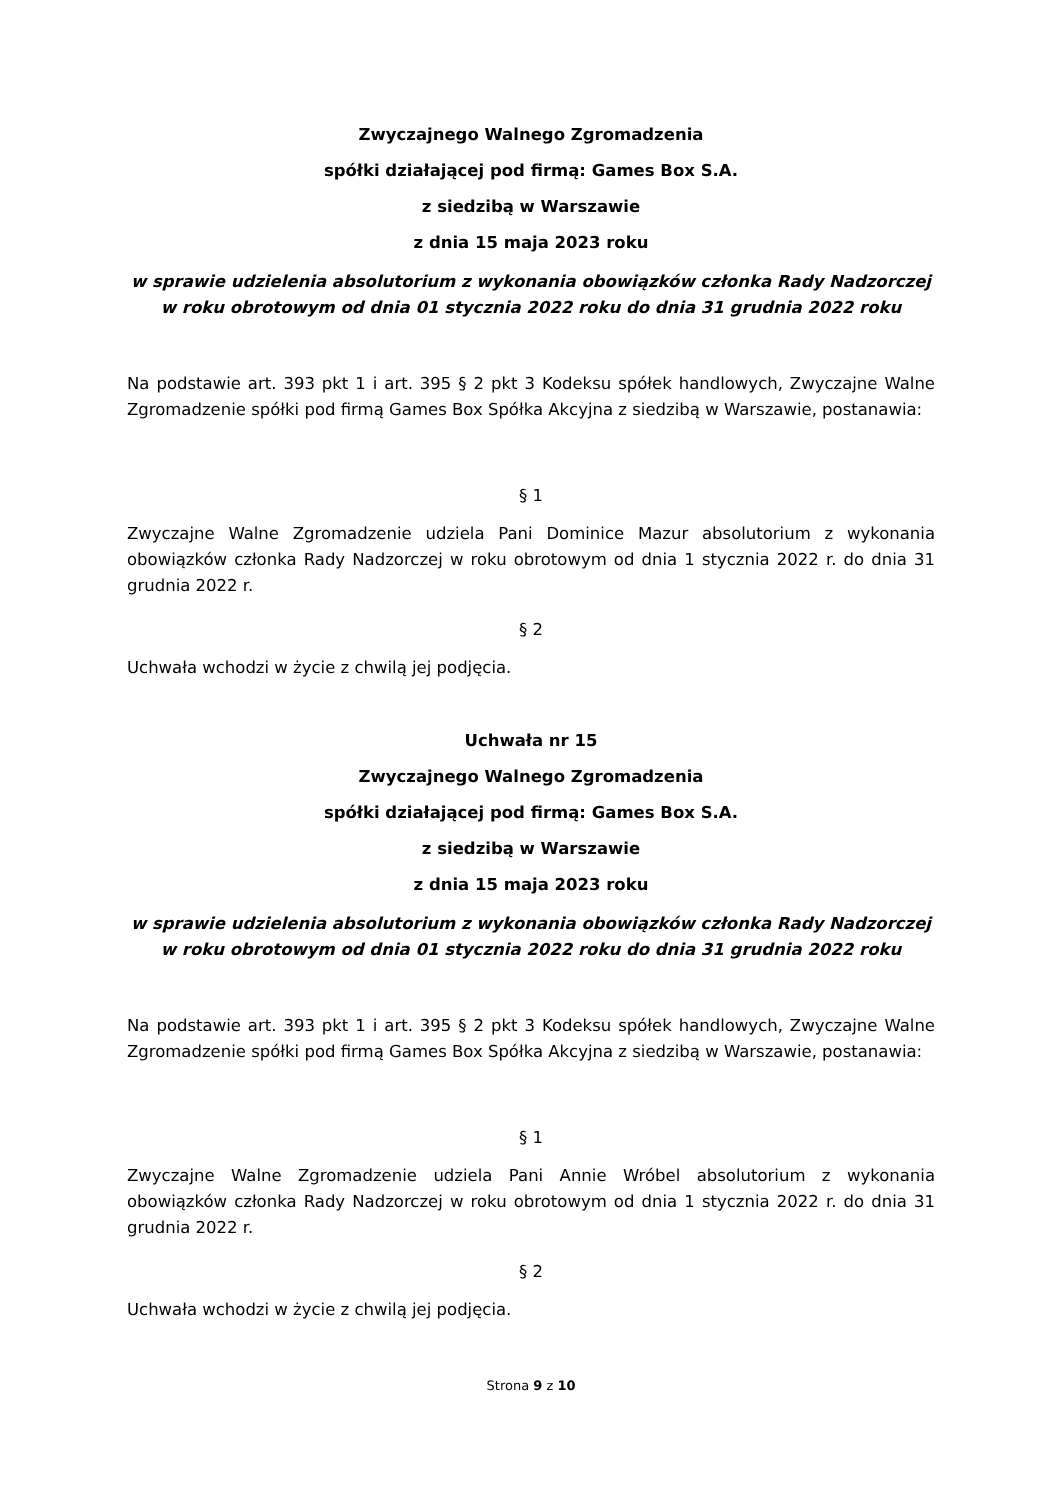Zwyczajnego Walnego Zgromadzenia
spółki działającej pod firmą: Games Box S.A.
z siedzibą w Warszawie
z dnia 15 maja 2023 roku
w sprawie udzielenia absolutorium z wykonania obowiązków członka Rady Nadzorczej w roku obrotowym od dnia 01 stycznia 2022 roku do dnia 31 grudnia 2022 roku
Na podstawie art. 393 pkt 1 i art. 395 § 2 pkt 3 Kodeksu spółek handlowych, Zwyczajne Walne Zgromadzenie spółki pod firmą Games Box Spółka Akcyjna z siedzibą w Warszawie, postanawia:
§ 1
Zwyczajne Walne Zgromadzenie udziela Pani Dominice Mazur absolutorium z wykonania obowiązków członka Rady Nadzorczej w roku obrotowym od dnia 1 stycznia 2022 r. do dnia 31 grudnia 2022 r.
§ 2
Uchwała wchodzi w życie z chwilą jej podjęcia.
Uchwała nr 15
Zwyczajnego Walnego Zgromadzenia
spółki działającej pod firmą: Games Box S.A.
z siedzibą w Warszawie
z dnia 15 maja 2023 roku
w sprawie udzielenia absolutorium z wykonania obowiązków członka Rady Nadzorczej w roku obrotowym od dnia 01 stycznia 2022 roku do dnia 31 grudnia 2022 roku
Na podstawie art. 393 pkt 1 i art. 395 § 2 pkt 3 Kodeksu spółek handlowych, Zwyczajne Walne Zgromadzenie spółki pod firmą Games Box Spółka Akcyjna z siedzibą w Warszawie, postanawia:
§ 1
Zwyczajne Walne Zgromadzenie udziela Pani Annie Wróbel absolutorium z wykonania obowiązków członka Rady Nadzorczej w roku obrotowym od dnia 1 stycznia 2022 r. do dnia 31 grudnia 2022 r.
§ 2
Uchwała wchodzi w życie z chwilą jej podjęcia.
Strona 9 z 10